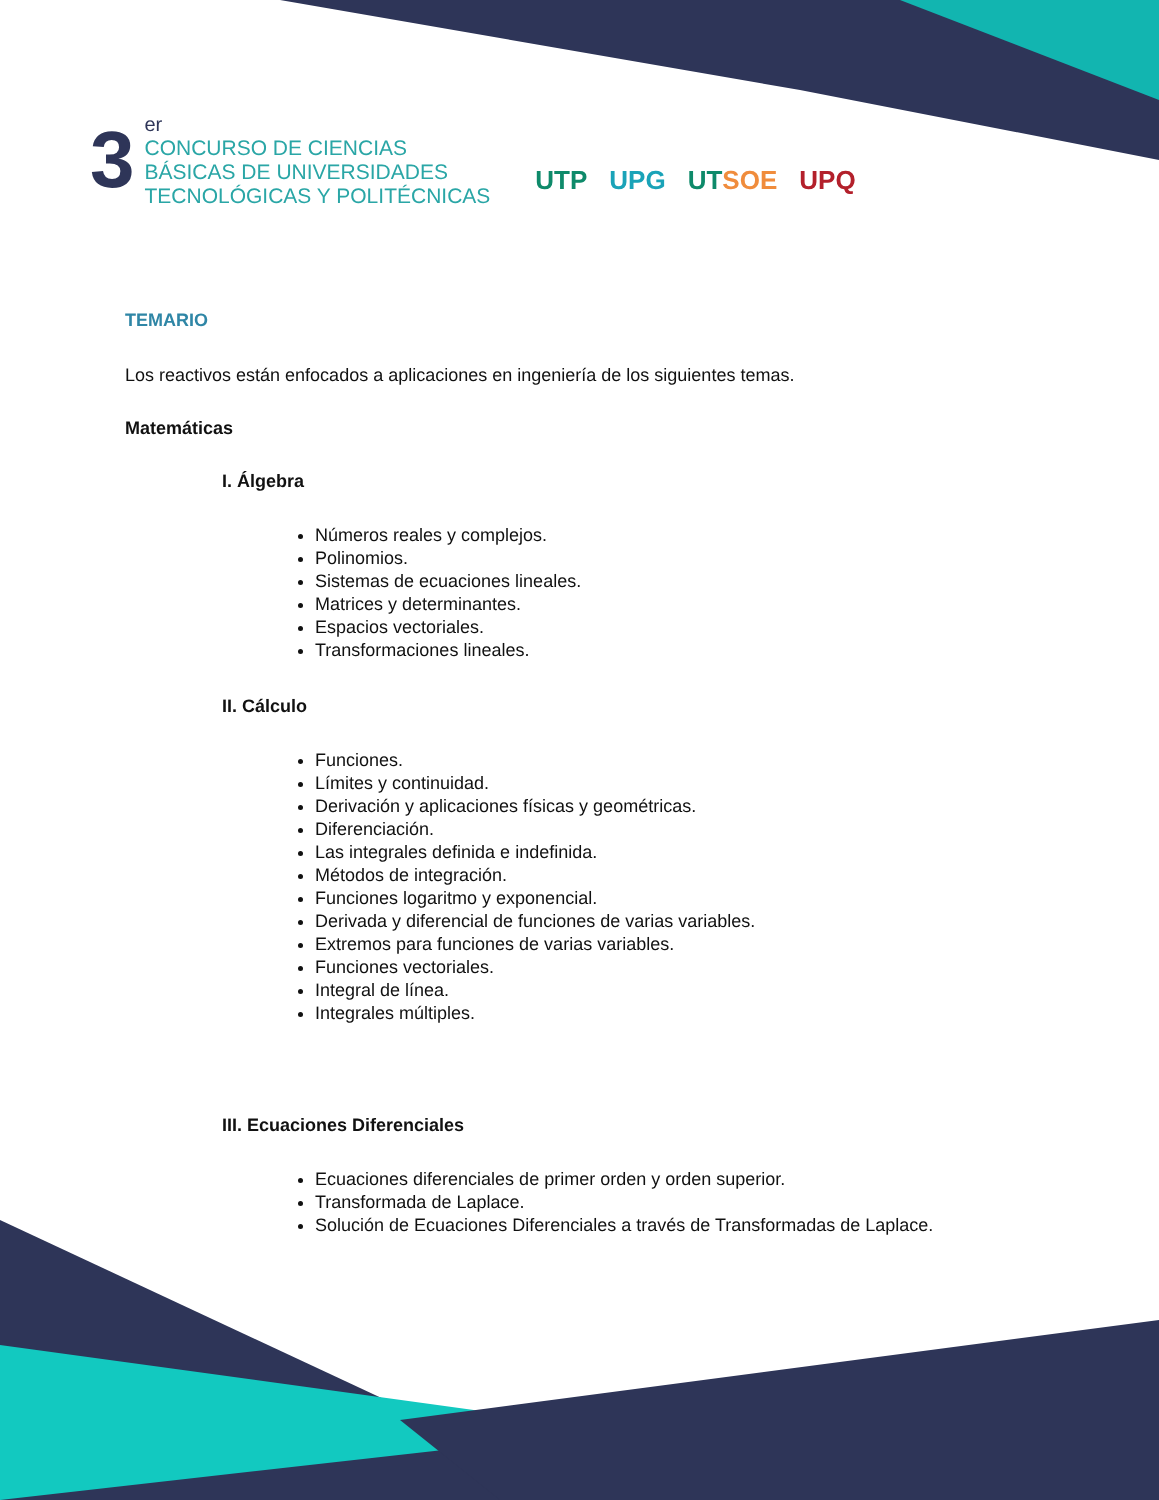3
er
CONCURSO DE CIENCIAS
BÁSICAS DE UNIVERSIDADES
TECNOLÓGICAS Y POLITÉCNICAS
UTP UPG UTSOE UPQ
TEMARIO
Los reactivos están enfocados a aplicaciones en ingeniería de los siguientes temas.
Matemáticas
I. Álgebra
Números reales y complejos.
Polinomios.
Sistemas de ecuaciones lineales.
Matrices y determinantes.
Espacios vectoriales.
Transformaciones lineales.
II. Cálculo
Funciones.
Límites y continuidad.
Derivación y aplicaciones físicas y geométricas.
Diferenciación.
Las integrales definida e indefinida.
Métodos de integración.
Funciones logaritmo y exponencial.
Derivada y diferencial de funciones de varias variables.
Extremos para funciones de varias variables.
Funciones vectoriales.
Integral de línea.
Integrales múltiples.
III. Ecuaciones Diferenciales
Ecuaciones diferenciales de primer orden y orden superior.
Transformada de Laplace.
Solución de Ecuaciones Diferenciales a través de Transformadas de Laplace.